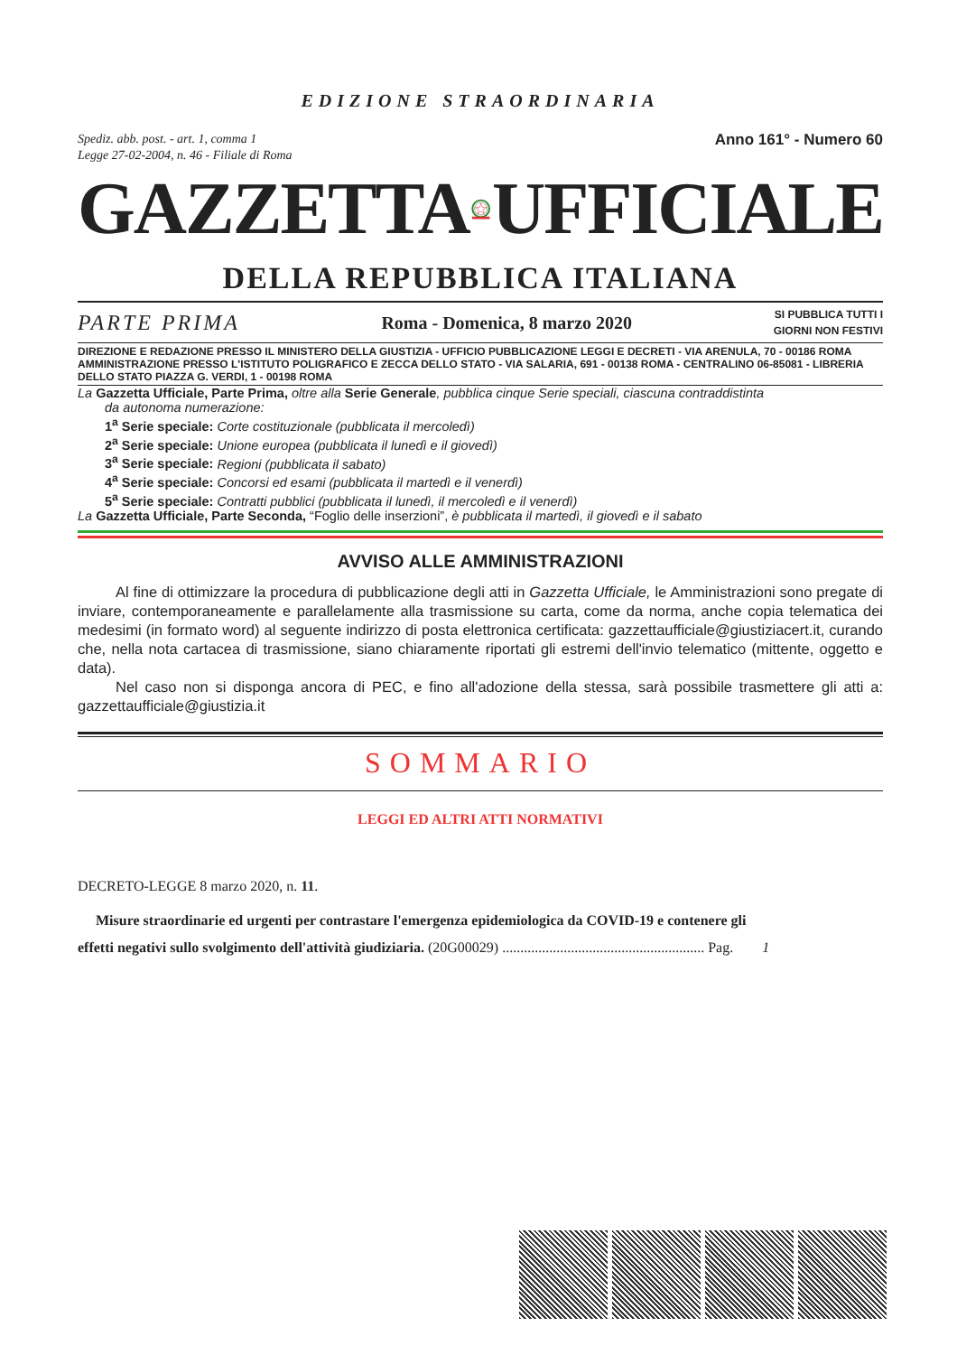EDIZIONE STRAORDINARIA
Spediz. abb. post. - art. 1, comma 1
Legge 27-02-2004, n. 46 - Filiale di Roma
Anno 161° - Numero 60
GAZZETTA UFFICIALE
DELLA REPUBBLICA ITALIANA
PARTE PRIMA Roma - Domenica, 8 marzo 2020 SI PUBBLICA TUTTI I
GIORNI NON FESTIVI
DIREZIONE E REDAZIONE PRESSO IL MINISTERO DELLA GIUSTIZIA - UFFICIO PUBBLICAZIONE LEGGI E DECRETI - VIA ARENULA, 70 - 00186 ROMA AMMINISTRAZIONE PRESSO L'ISTITUTO POLIGRAFICO E ZECCA DELLO STATO - VIA SALARIA, 691 - 00138 ROMA - CENTRALINO 06-85081 - LIBRERIA DELLO STATO PIAZZA G. VERDI, 1 - 00198 ROMA
La Gazzetta Ufficiale, Parte Prima, oltre alla Serie Generale, pubblica cinque Serie speciali, ciascuna contraddistinta
da autonoma numerazione:
1<sup>a</sup> Serie speciale: Corte costituzionale (pubblicata il mercoledì)
2<sup>a</sup> Serie speciale: Unione europea (pubblicata il lunedì e il giovedì)
3<sup>a</sup> Serie speciale: Regioni (pubblicata il sabato)
4<sup>a</sup> Serie speciale: Concorsi ed esami (pubblicata il martedì e il venerdì)
5<sup>a</sup> Serie speciale: Contratti pubblici (pubblicata il lunedì, il mercoledì e il venerdì)
La Gazzetta Ufficiale, Parte Seconda, “Foglio delle inserzioni”, è pubblicata il martedì, il giovedì e il sabato
AVVISO ALLE AMMINISTRAZIONI
Al fine di ottimizzare la procedura di pubblicazione degli atti in Gazzetta Ufficiale, le Amministrazioni sono pregate di inviare, contemporaneamente e parallelamente alla trasmissione su carta, come da norma, anche copia telematica dei medesimi (in formato word) al seguente indirizzo di posta elettronica certificata: gazzettaufficiale@giustiziacert.it, curando che, nella nota cartacea di trasmissione, siano chiaramente riportati gli estremi dell'invio telematico (mittente, oggetto e data).
Nel caso non si disponga ancora di PEC, e fino all'adozione della stessa, sarà possibile trasmettere gli atti a: gazzettaufficiale@giustizia.it
SOMMARIO
LEGGI ED ALTRI ATTI NORMATIVI
DECRETO-LEGGE 8 marzo 2020, n. 11.
Misure straordinarie ed urgenti per contrastare l'emergenza epidemiologica da COVID-19 e contenere gli
effetti negativi sullo svolgimento dell'attività giudiziaria. (20G00029) ........................................................ Pag. 1